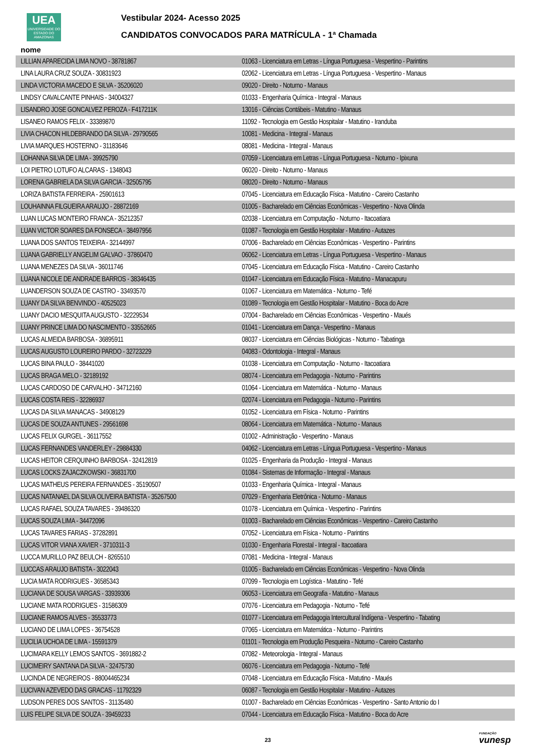UEA
UNIVERSIDADE DO ESTADO DO AMAZONAS
Vestibular 2024- Acesso 2025
CANDIDATOS CONVOCADOS PARA MATRÍCULA - 1ª Chamada
nome
| LILLIAN APARECIDA LIMA NOVO - 38781867 | 01063 - Licenciatura em Letras - Língua Portuguesa - Vespertino - Parintins |
| LINA LAURA CRUZ SOUZA - 30831923 | 02062 - Licenciatura em Letras - Língua Portuguesa - Vespertino - Manaus |
| LINDA VICTORIA MACEDO E SILVA - 35206020 | 09020 - Direito - Noturno - Manaus |
| LINDSY CAVALCANTE PINHAIS - 34004327 | 01033 - Engenharia Química - Integral - Manaus |
| LISANDRO JOSE GONCALVEZ PEROZA - F417211K | 13016 - Ciências Contábeis - Matutino - Manaus |
| LISANEO RAMOS FELIX - 33389870 | 11092 - Tecnologia em Gestão Hospitalar - Matutino - Iranduba |
| LIVIA CHACON HILDEBRANDO DA SILVA - 29790565 | 10081 - Medicina - Integral - Manaus |
| LIVIA MARQUES HOSTERNO - 31183646 | 08081 - Medicina - Integral - Manaus |
| LOHANNA SILVA DE LIMA - 39925790 | 07059 - Licenciatura em Letras - Língua Portuguesa - Noturno - Ipixuna |
| LOI PIETRO LOTUFO ALCARAS - 1348043 | 06020 - Direito - Noturno - Manaus |
| LORENA GABRIELA DA SILVA GARCIA - 32505795 | 08020 - Direito - Noturno - Manaus |
| LORIZA BATISTA FERREIRA - 25901613 | 07045 - Licenciatura em Educação Física - Matutino - Careiro Castanho |
| LOUHAINNA FILGUEIRA ARAUJO - 28872169 | 01005 - Bacharelado em Ciências Econômicas - Vespertino - Nova Olinda |
| LUAN LUCAS MONTEIRO FRANCA - 35212357 | 02038 - Licenciatura em Computação - Noturno - Itacoatiara |
| LUAN VICTOR SOARES DA FONSECA - 38497956 | 01087 - Tecnologia em Gestão Hospitalar - Matutino - Autazes |
| LUANA DOS SANTOS TEIXEIRA - 32144997 | 07006 - Bacharelado em Ciências Econômicas - Vespertino - Parintins |
| LUANA GABRIELLY ANGELIM GALVAO - 37860470 | 06062 - Licenciatura em Letras - Língua Portuguesa - Vespertino - Manaus |
| LUANA MENEZES DA SILVA - 36011746 | 07045 - Licenciatura em Educação Física - Matutino - Careiro Castanho |
| LUANA NICOLE DE ANDRADE BARROS - 38346435 | 01047 - Licenciatura em Educação Física - Matutino - Manacapuru |
| LUANDERSON SOUZA DE CASTRO - 33493570 | 01067 - Licenciatura em Matemática - Noturno - Tefé |
| LUANY DA SILVA BENVINDO - 40525023 | 01089 - Tecnologia em Gestão Hospitalar - Matutino - Boca do Acre |
| LUANY DACIO MESQUITA AUGUSTO - 32229534 | 07004 - Bacharelado em Ciências Econômicas - Vespertino - Maués |
| LUANY PRINCE LIMA DO NASCIMENTO - 33552665 | 01041 - Licenciatura em Dança - Vespertino - Manaus |
| LUCAS ALMEIDA BARBOSA - 36895911 | 08037 - Licenciatura em Ciências Biológicas - Noturno - Tabatinga |
| LUCAS AUGUSTO LOUREIRO PARDO - 32723229 | 04083 - Odontologia - Integral - Manaus |
| LUCAS BINA PAULO - 38441020 | 01038 - Licenciatura em Computação - Noturno - Itacoatiara |
| LUCAS BRAGA MELO - 32189192 | 08074 - Licenciatura em Pedagogia - Noturno - Parintins |
| LUCAS CARDOSO DE CARVALHO - 34712160 | 01064 - Licenciatura em Matemática - Noturno - Manaus |
| LUCAS COSTA REIS - 32286937 | 02074 - Licenciatura em Pedagogia - Noturno - Parintins |
| LUCAS DA SILVA MANACAS - 34908129 | 01052 - Licenciatura em Física - Noturno - Parintins |
| LUCAS DE SOUZA ANTUNES - 29561698 | 08064 - Licenciatura em Matemática - Noturno - Manaus |
| LUCAS FELIX GURGEL - 36117552 | 01002 - Administração - Vespertino - Manaus |
| LUCAS FERNANDES VANDERLEY - 29884330 | 04062 - Licenciatura em Letras - Língua Portuguesa - Vespertino - Manaus |
| LUCAS HEITOR CERQUINHO BARBOSA - 32412819 | 01025 - Engenharia da Produção - Integral - Manaus |
| LUCAS LOCKS ZAJACZKOWSKI - 36831700 | 01084 - Sistemas de Informação - Integral - Manaus |
| LUCAS MATHEUS PEREIRA FERNANDES - 35190507 | 01033 - Engenharia Química - Integral - Manaus |
| LUCAS NATANAEL DA SILVA OLIVEIRA BATISTA - 35267500 | 07029 - Engenharia Eletrônica - Noturno - Manaus |
| LUCAS RAFAEL SOUZA TAVARES - 39486320 | 01078 - Licenciatura em Química - Vespertino - Parintins |
| LUCAS SOUZA LIMA - 34472096 | 01003 - Bacharelado em Ciências Econômicas - Vespertino - Careiro Castanho |
| LUCAS TAVARES FARIAS - 37282891 | 07052 - Licenciatura em Física - Noturno - Parintins |
| LUCAS VITOR VIANA XAVIER - 3710311-3 | 01030 - Engenharia Florestal - Integral - Itacoatiara |
| LUCCA MURILLO PAZ BEULCH - 8265510 | 07081 - Medicina - Integral - Manaus |
| LUCCAS ARAUJO BATISTA - 3022043 | 01005 - Bacharelado em Ciências Econômicas - Vespertino - Nova Olinda |
| LUCIA MATA RODRIGUES - 36585343 | 07099 - Tecnologia em Logística - Matutino - Tefé |
| LUCIANA DE SOUSA VARGAS - 33939306 | 06053 - Licenciatura em Geografia - Matutino - Manaus |
| LUCIANE MATA RODRIGUES - 31586309 | 07076 - Licenciatura em Pedagogia - Noturno - Tefé |
| LUCIANE RAMOS ALVES - 35533773 | 01077 - Licenciatura em Pedagogia Intercultural Indígena - Vespertino - Tabating |
| LUCIANO DE LIMA LOPES - 36754528 | 07065 - Licenciatura em Matemática - Noturno - Parintins |
| LUCILIA UCHOA DE LIMA - 15591379 | 01101 - Tecnologia em Produção Pesqueira - Noturno - Careiro Castanho |
| LUCIMARA KELLY LEMOS SANTOS - 3691882-2 | 07082 - Meteorologia - Integral - Manaus |
| LUCIMEIRY SANTANA DA SILVA - 32475730 | 06076 - Licenciatura em Pedagogia - Noturno - Tefé |
| LUCINDA DE NEGREIROS - 88004465234 | 07048 - Licenciatura em Educação Física - Matutino - Maués |
| LUCIVAN AZEVEDO DAS GRACAS - 11792329 | 06087 - Tecnologia em Gestão Hospitalar - Matutino - Autazes |
| LUDSON PERES DOS SANTOS - 31135480 | 01007 - Bacharelado em Ciências Econômicas - Vespertino - Santo Antonio do I |
| LUIS FELIPE SILVA DE SOUZA - 39459233 | 07044 - Licenciatura em Educação Física - Matutino - Boca do Acre |
23 FUNDAÇÃO
vunesp